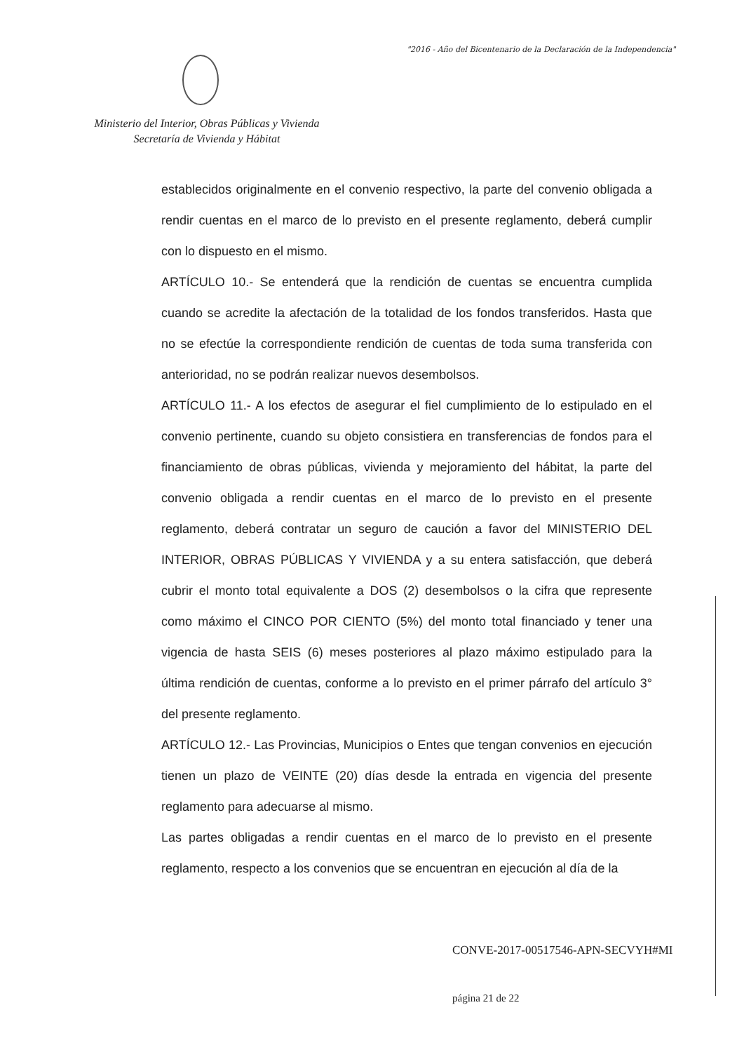"2016 - Año del Bicentenario de la Declaración de la Independencia"
Ministerio del Interior, Obras Públicas y Vivienda
Secretaría de Vivienda y Hábitat
establecidos originalmente en el convenio respectivo, la parte del convenio obligada a rendir cuentas en el marco de lo previsto en el presente reglamento, deberá cumplir con lo dispuesto en el mismo.
ARTÍCULO 10.- Se entenderá que la rendición de cuentas se encuentra cumplida cuando se acredite la afectación de la totalidad de los fondos transferidos. Hasta que no se efectúe la correspondiente rendición de cuentas de toda suma transferida con anterioridad, no se podrán realizar nuevos desembolsos.
ARTÍCULO 11.- A los efectos de asegurar el fiel cumplimiento de lo estipulado en el convenio pertinente, cuando su objeto consistiera en transferencias de fondos para el financiamiento de obras públicas, vivienda y mejoramiento del hábitat, la parte del convenio obligada a rendir cuentas en el marco de lo previsto en el presente reglamento, deberá contratar un seguro de caución a favor del MINISTERIO DEL INTERIOR, OBRAS PÚBLICAS Y VIVIENDA y a su entera satisfacción, que deberá cubrir el monto total equivalente a DOS (2) desembolsos o la cifra que represente como máximo el CINCO POR CIENTO (5%) del monto total financiado y tener una vigencia de hasta SEIS (6) meses posteriores al plazo máximo estipulado para la última rendición de cuentas, conforme a lo previsto en el primer párrafo del artículo 3° del presente reglamento.
ARTÍCULO 12.- Las Provincias, Municipios o Entes que tengan convenios en ejecución tienen un plazo de VEINTE (20) días desde la entrada en vigencia del presente reglamento para adecuarse al mismo.
Las partes obligadas a rendir cuentas en el marco de lo previsto en el presente reglamento, respecto a los convenios que se encuentran en ejecución al día de la
CONVE-2017-00517546-APN-SECVYH#MI
página 21 de 22